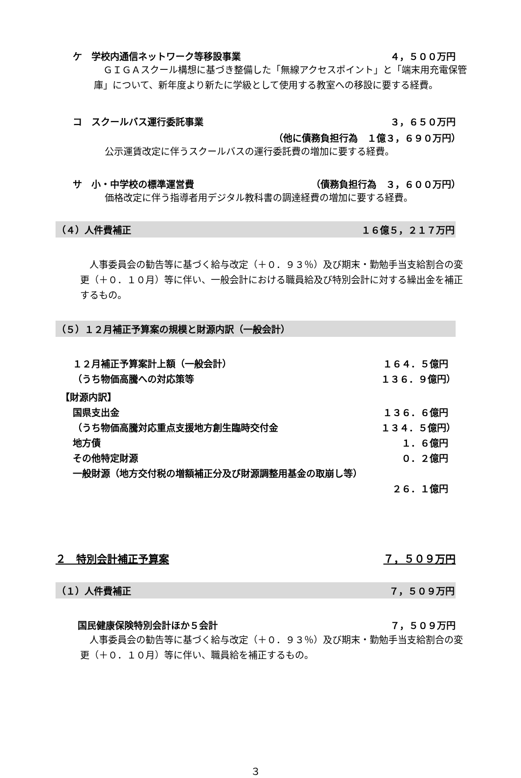ケ　学校内通信ネットワーク等移設事業 ４，５００万円
　ＧＩＧＡスクール構想に基づき整備した「無線アクセスポイント」と「端末用充電保管庫」について、新年度より新たに学級として使用する教室への移設に要する経費。
コ　スクールバス運行委託事業 ３，６５０万円
（他に債務負担行為　１億３，６９０万円）
公示運賃改定に伴うスクールバスの運行委託費の増加に要する経費。
サ　小・中学校の標準運営費 （債務負担行為　３，６００万円）
価格改定に伴う指導者用デジタル教科書の調達経費の増加に要する経費。
（４）人件費補正 １６億５，２１７万円
　人事委員会の勧告等に基づく給与改定（＋０．９３％）及び期末・勤勉手当支給割合の変更（＋０．１０月）等に伴い、一般会計における職員給及び特別会計に対する繰出金を補正するもの。
（５）１２月補正予算案の規模と財源内訳（一般会計）
１２月補正予算案計上額（一般会計） １６４．５億円
（うち物価高騰への対応策等 １３６．９億円）
【財源内訳】
国県支出金 １３６．６億円
（うち物価高騰対応重点支援地方創生臨時交付金 １３４．５億円）
地方債 １．６億円
その他特定財源 ０．２億円
一般財源（地方交付税の増額補正分及び財源調整用基金の取崩し等）
２６．１億円
２　特別会計補正予算案 ７，５０９万円
（１）人件費補正 ７，５０９万円
国民健康保険特別会計ほか５会計 ７，５０９万円
　人事委員会の勧告等に基づく給与改定（＋０．９３％）及び期末・勤勉手当支給割合の変更（＋０．１０月）等に伴い、職員給を補正するもの。
３